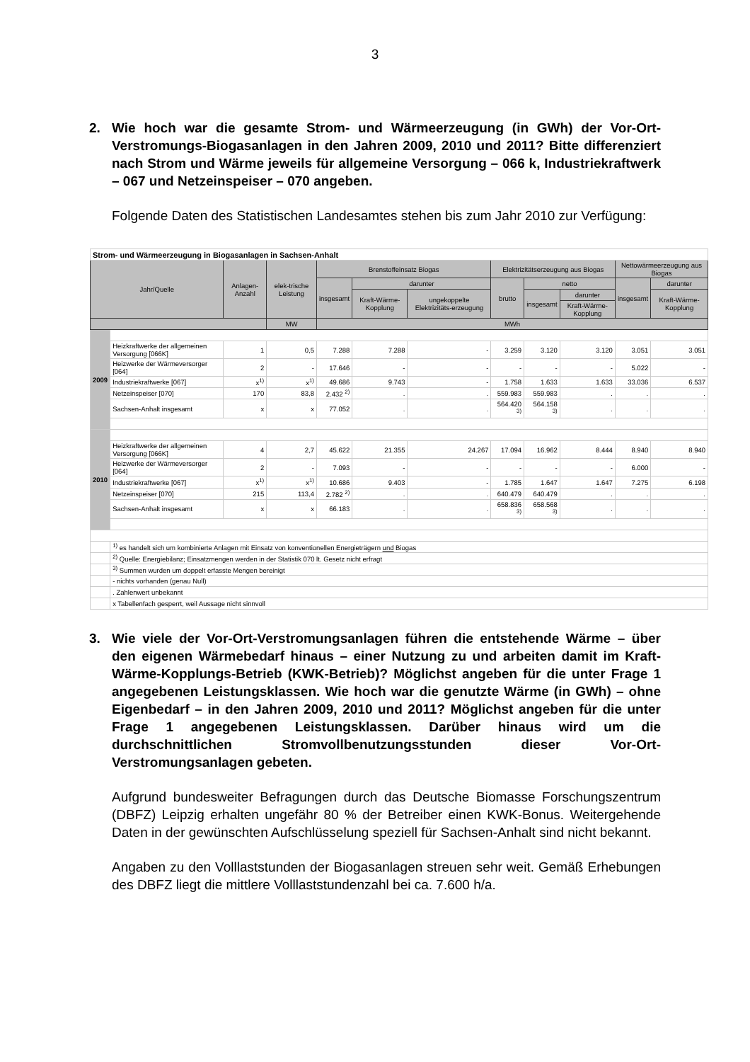3
2. Wie hoch war die gesamte Strom- und Wärmeerzeugung (in GWh) der Vor-Ort-Verstromungs-Biogasanlagen in den Jahren 2009, 2010 und 2011? Bitte differenziert nach Strom und Wärme jeweils für allgemeine Versorgung – 066 k, Industriekraftwerk – 067 und Netzeinspeiser – 070 angeben.
Folgende Daten des Statistischen Landesamtes stehen bis zum Jahr 2010 zur Verfügung:
| Strom- und Wärmeerzeugung in Biogasanlagen in Sachsen-Anhalt | | | | | | | | | | | |
| Jahr/Quelle | | Anlagen-Anzahl | elek-trische Leistung | Brenstoffeinsatz Biogas | | | Elektrizitätserzeugung aus Biogas | | | Nettowärmeerzeugung aus Biogas | |
| | | | | insgesamt | darunter | | brutto | netto | | insgesamt | darunter |
| | | | | | Kraft-Wärme-Kopplung | ungekoppelte Elektrizitäts-erzeugung | | insgesamt | darunter | | Kraft-Wärme-Kopplung |
| | | | | | | | | | Kraft-Wärme-Kopplung | | |
| | | | MW | MWh | | | | | | | |
| 2009 | | | | | | | | | | | |
| | Heizkraftwerke der allgemeinen Versorgung [066K] | 1 | 0,5 | 7.288 | 7.288 | - | 3.259 | 3.120 | 3.120 | 3.051 | 3.051 |
| | Heizwerke der Wärmeversorger [064] | 2 | - | 17.646 | - | - | - | - | - | 5.022 | - |
| | Industriekraftwerke [067] | x<sup>1)</sup> | x<sup>1)</sup> | 49.686 | 9.743 | - | 1.758 | 1.633 | 1.633 | 33.036 | 6.537 |
| | Netzeinspeiser [070] | 170 | 83,8 | 2.432 <sup>2)</sup> | . | . | 559.983 | 559.983 | . | . | . |
| | Sachsen-Anhalt insgesamt | x | x | 77.052 | . | . | 564.420 <sup>3)</sup> | 564.158 <sup>3)</sup> | . | . | . |
| 2010 | | | | | | | | | | | |
| | Heizkraftwerke der allgemeinen Versorgung [066K] | 4 | 2,7 | 45.622 | 21.355 | 24.267 | 17.094 | 16.962 | 8.444 | 8.940 | 8.940 |
| | Heizwerke der Wärmeversorger [064] | 2 | - | 7.093 | - | - | - | - | - | 6.000 | - |
| | Industriekraftwerke [067] | x<sup>1)</sup> | x<sup>1)</sup> | 10.686 | 9.403 | - | 1.785 | 1.647 | 1.647 | 7.275 | 6.198 |
| | Netzeinspeiser [070] | 215 | 113,4 | 2.782 <sup>2)</sup> | . | . | 640.479 | 640.479 | . | . | . |
| | Sachsen-Anhalt insgesamt | x | x | 66.183 | . | . | 658.836 <sup>3)</sup> | 658.568 <sup>3)</sup> | . | . | . |
| | <sup>1)</sup> es handelt sich um kombinierte Anlagen mit Einsatz von konventionellen Energieträgern und Biogas | | | | | | | | | | |
| | <sup>2)</sup> Quelle: Energiebilanz; Einsatzmengen werden in der Statistik 070 lt. Gesetz nicht erfragt | | | | | | | | | | |
| | <sup>3)</sup> Summen wurden um doppelt erfasste Mengen bereinigt | | | | | | | | | | |
| | - nichts vorhanden (genau Null) | | | | | | | | | | |
| | . Zahlenwert unbekannt | | | | | | | | | | |
| | x Tabellenfach gesperrt, weil Aussage nicht sinnvoll | | | | | | | | | | |
3. Wie viele der Vor-Ort-Verstromungsanlagen führen die entstehende Wärme – über den eigenen Wärmebedarf hinaus – einer Nutzung zu und arbeiten damit im Kraft-Wärme-Kopplungs-Betrieb (KWK-Betrieb)? Möglichst angeben für die unter Frage 1 angegebenen Leistungsklassen. Wie hoch war die genutzte Wärme (in GWh) – ohne Eigenbedarf – in den Jahren 2009, 2010 und 2011? Möglichst angeben für die unter Frage 1 angegebenen Leistungsklassen. Darüber hinaus wird um die durchschnittlichen Stromvollbenutzungsstunden dieser Vor-Ort-Verstromungsanlagen gebeten.
Aufgrund bundesweiter Befragungen durch das Deutsche Biomasse Forschungszentrum (DBFZ) Leipzig erhalten ungefähr 80 % der Betreiber einen KWK-Bonus. Weitergehende Daten in der gewünschten Aufschlüsselung speziell für Sachsen-Anhalt sind nicht bekannt.
Angaben zu den Volllaststunden der Biogasanlagen streuen sehr weit. Gemäß Erhebungen des DBFZ liegt die mittlere Volllaststundenzahl bei ca. 7.600 h/a.